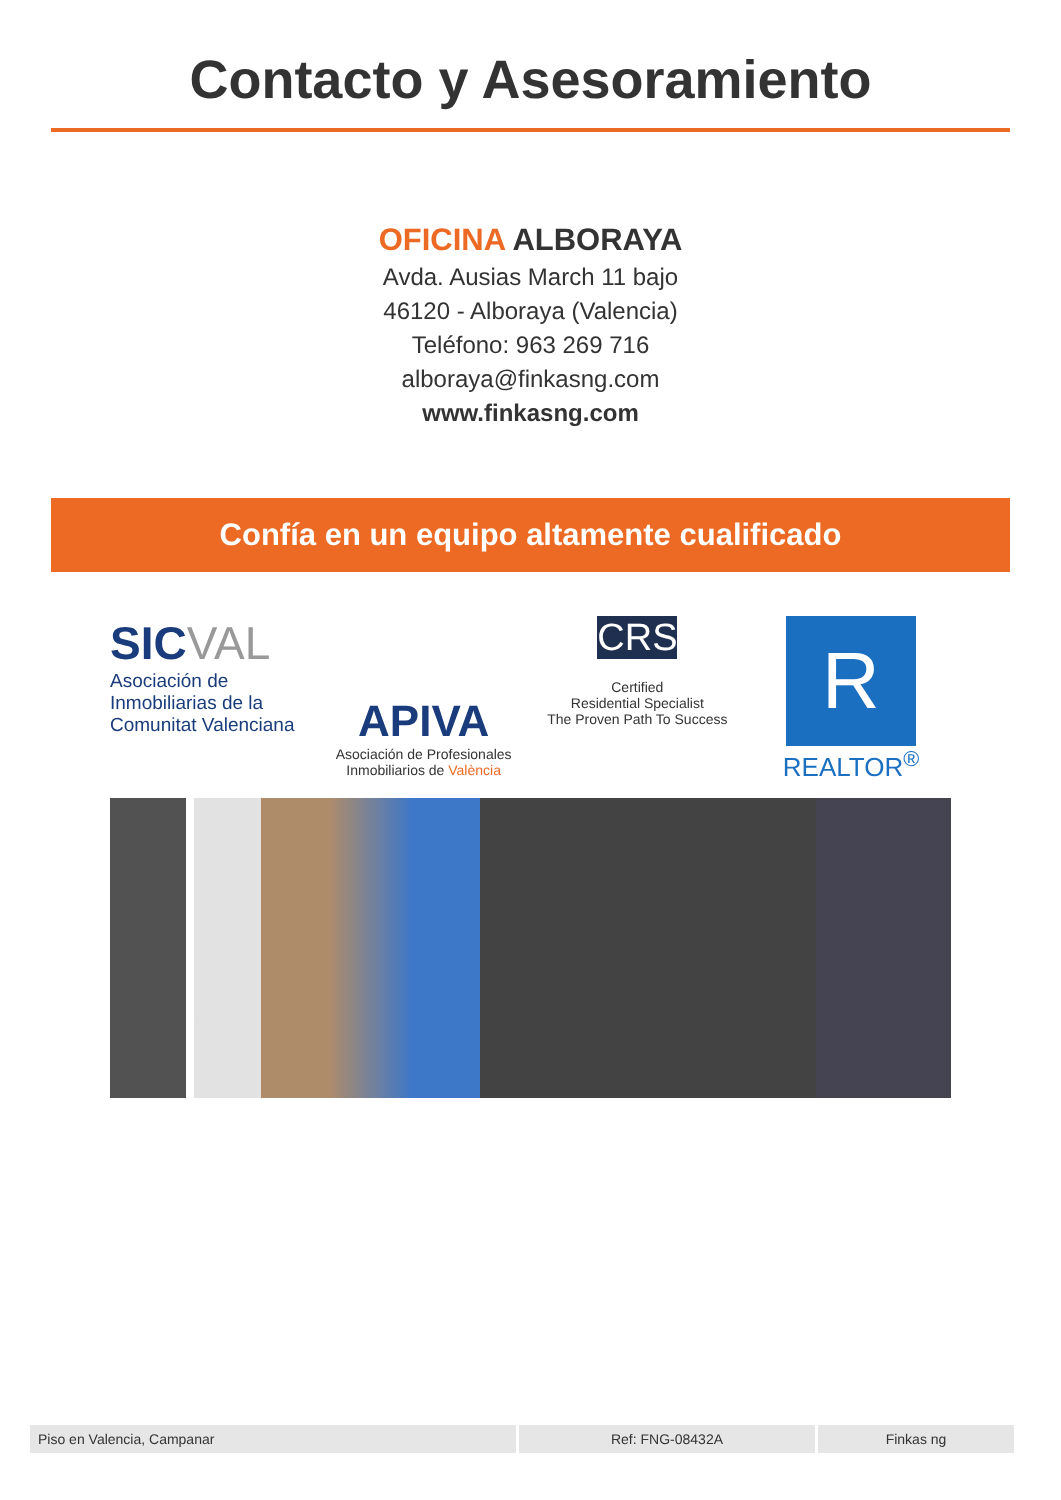Contacto y Asesoramiento
OFICINA ALBORAYA
Avda. Ausias March 11 bajo
46120 - Alboraya (Valencia)
Teléfono: 963 269 716
alboraya@finkasng.com
www.finkasng.com
Confía en un equipo altamente cualificado
SICVAL
Asociación de Inmobiliarias de la Comunitat Valenciana
APIVA
Asociación de Profesionales Inmobiliarios de València
CRS
Certified
Residential Specialist
The Proven Path To Success
R
REALTOR<sup>®</sup>
| Piso en Valencia, Campanar | Ref: FNG-08432A | Finkas ng |